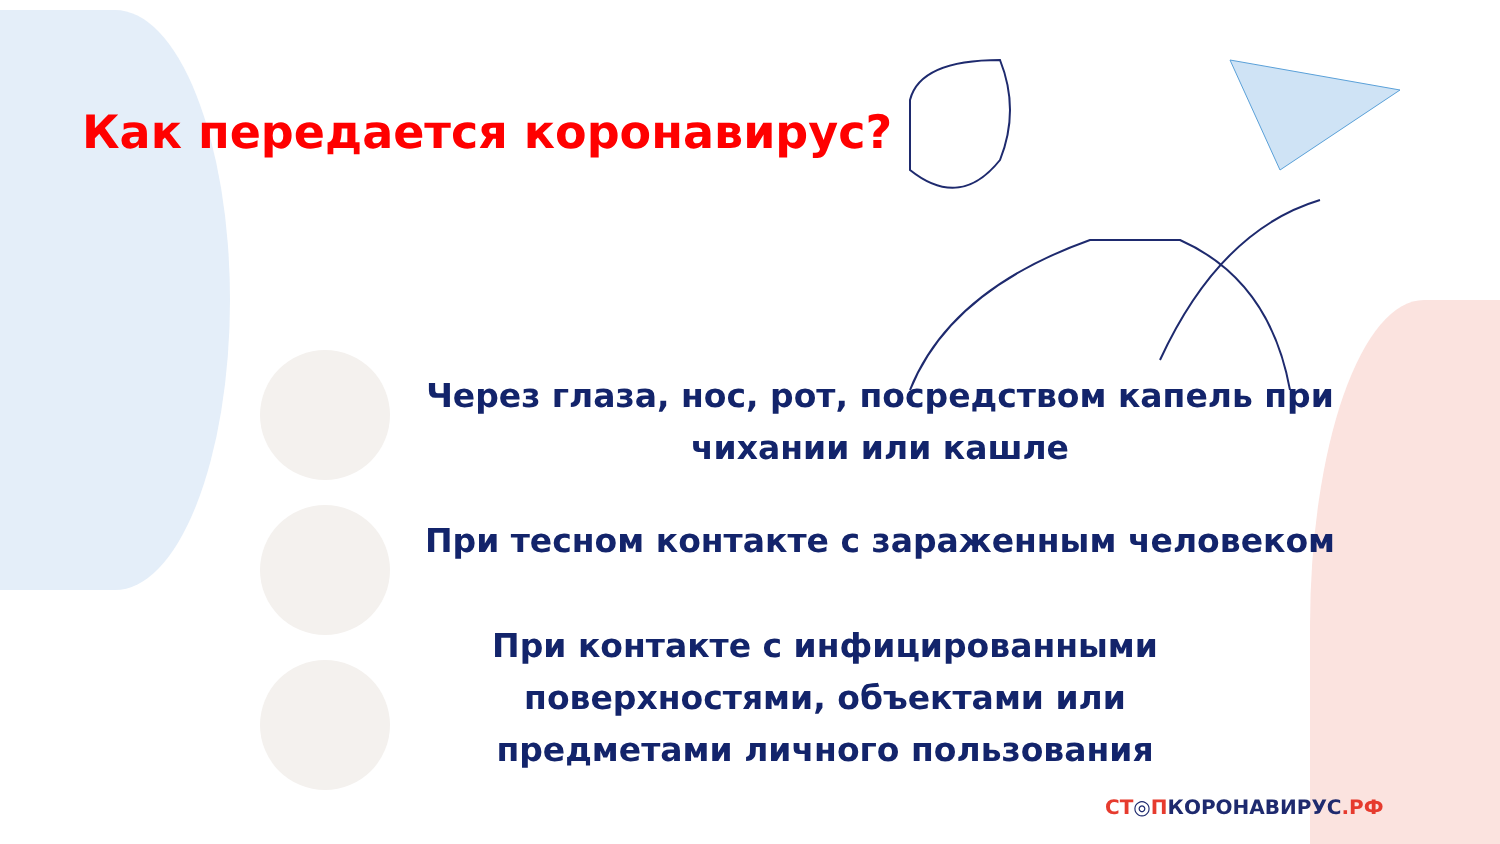Как передается коронавирус?
Через глаза, нос, рот, посредством капель при чихании или кашле
При тесном контакте с зараженным человеком
При контакте с инфицированными поверхностями, объектами или предметами личного пользования
СТ◎ПКОРОНАВИРУС.РФ